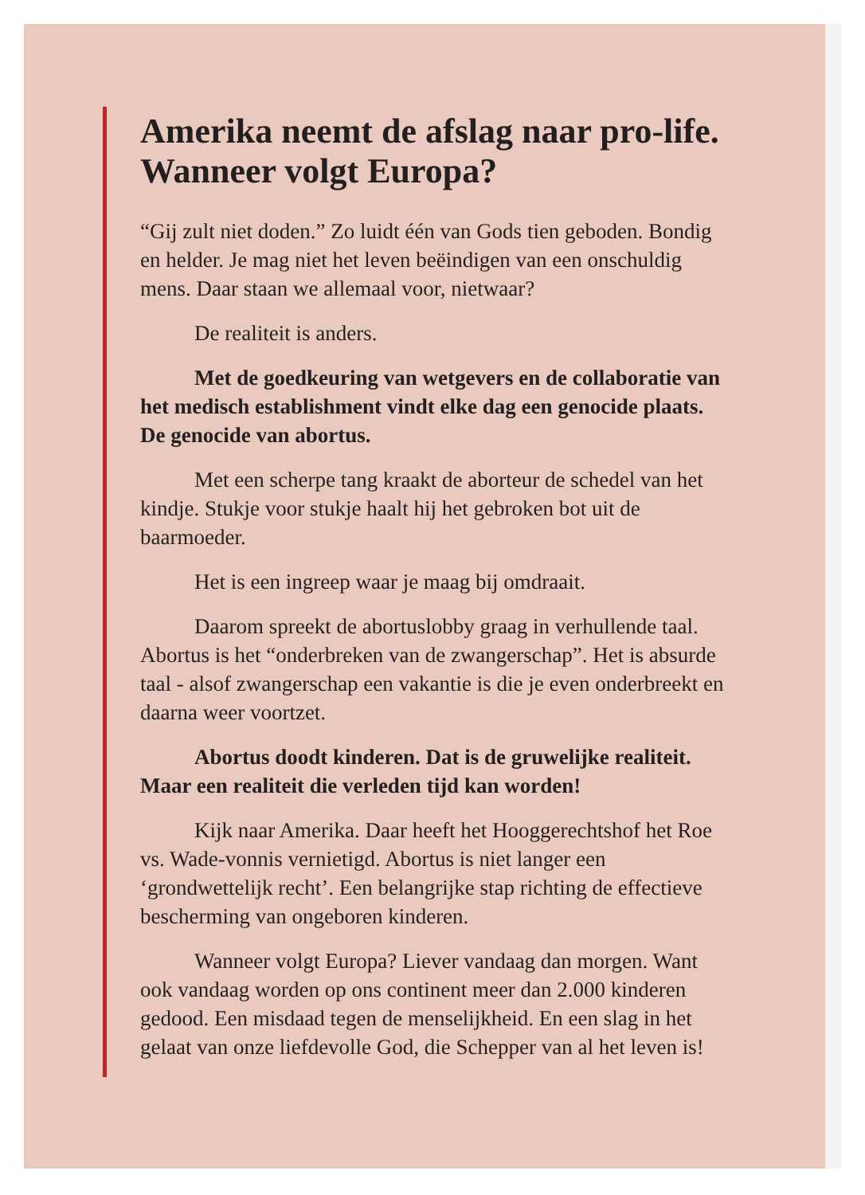Amerika neemt de afslag naar pro-life. Wanneer volgt Europa?
“Gij zult niet doden.” Zo luidt één van Gods tien geboden. Bondig en helder. Je mag niet het leven beëindigen van een onschuldig mens. Daar staan we allemaal voor, nietwaar?
De realiteit is anders.
Met de goedkeuring van wetgevers en de collaboratie van het medisch establishment vindt elke dag een genocide plaats. De genocide van abortus.
Met een scherpe tang kraakt de aborteur de schedel van het kindje. Stukje voor stukje haalt hij het gebroken bot uit de baarmoeder.
Het is een ingreep waar je maag bij omdraait.
Daarom spreekt de abortuslobby graag in verhullende taal. Abortus is het “onderbreken van de zwangerschap”. Het is absurde taal - alsof zwangerschap een vakantie is die je even onderbreekt en daarna weer voortzet.
Abortus doodt kinderen. Dat is de gruwelijke realiteit. Maar een realiteit die verleden tijd kan worden!
Kijk naar Amerika. Daar heeft het Hooggerechtshof het Roe vs. Wade-vonnis vernietigd. Abortus is niet langer een ‘grondwettelijk recht’. Een belangrijke stap richting de effectieve bescherming van ongeboren kinderen.
Wanneer volgt Europa? Liever vandaag dan morgen. Want ook vandaag worden op ons continent meer dan 2.000 kinderen gedood. Een misdaad tegen de menselijkheid. En een slag in het gelaat van onze liefdevolle God, die Schepper van al het leven is!